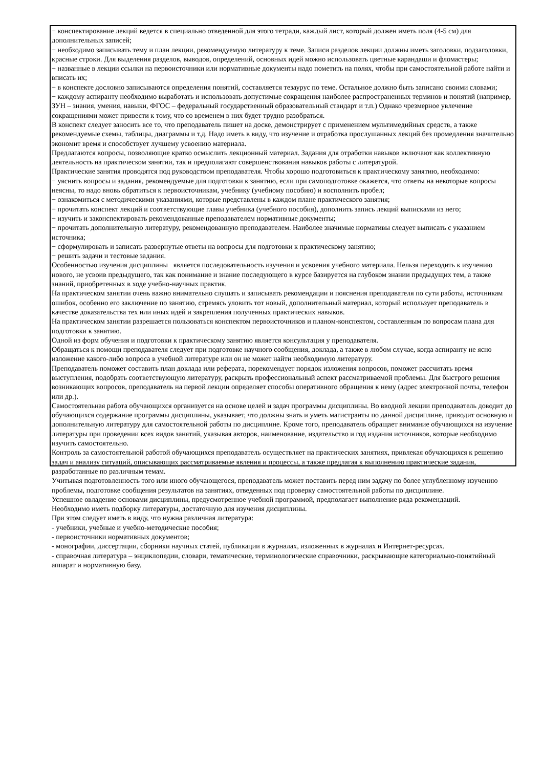− конспектирование лекций ведется в специально отведенной для этого тетради, каждый лист, который должен иметь поля (4-5 см) для дополнительных записей;
− необходимо записывать тему и план лекции, рекомендуемую литературу к теме. Записи разделов лекции должны иметь заголовки, подзаголовки, красные строки. Для выделения разделов, выводов, определений, основных идей можно использовать цветные карандаши и фломастеры;
− названные в лекции ссылки на первоисточники или нормативные документы надо пометить на полях, чтобы при самостоятельной работе найти и вписать их;
− в конспекте дословно записываются определения понятий, составляется тезаурус по теме. Остальное должно быть записано своими словами;
− каждому аспиранту необходимо выработать и использовать допустимые сокращения наиболее распространенных терминов и понятий (например, ЗУН – знания, умения, навыки, ФГОС – федеральный государственный образовательный стандарт и т.п.) Однако чрезмерное увлечение сокращениями может привести к тому, что со временем в них будет трудно разобраться.
В конспект следует заносить все то, что преподаватель пишет на доске, демонстрирует с применением мультимедийных средств, а также рекомендуемые схемы, таблицы, диаграммы и т.д. Надо иметь в виду, что изучение и отработка прослушанных лекций без промедления значительно экономит время и способствует лучшему усвоению материала.
Предлагаются вопросы, позволяющие кратко осмыслить лекционный материал. Задания для отработки навыков включают как коллективную деятельность на практическом занятии, так и предполагают совершенствования навыков работы с литературой.
Практические занятия проводятся под руководством преподавателя. Чтобы хорошо подготовиться к практическому занятию, необходимо:
− уяснить вопросы и задания, рекомендуемые для подготовки к занятию, если при самоподготовке окажется, что ответы на некоторые вопросы неясны, то надо вновь обратиться к первоисточникам, учебнику (учебному пособию) и восполнить пробел;
− ознакомиться с методическими указаниями, которые представлены в каждом плане практического занятия;
− прочитать конспект лекций и соответствующие главы учебника (учебного пособия), дополнить запись лекций выписками из него;
− изучить и законспектировать рекомендованные преподавателем нормативные документы;
− прочитать дополнительную литературу, рекомендованную преподавателем. Наиболее значимые нормативы следует выписать с указанием источника;
− сформулировать и записать развернутые ответы на вопросы для подготовки к практическому занятию;
− решить задачи и тестовые задания.
Особенностью изучения дисциплины является последовательность изучения и усвоения учебного материала. Нельзя переходить к изучению нового, не усвоив предыдущего, так как понимание и знание последующего в курсе базируется на глубоком знании предыдущих тем, а также знаний, приобретенных в ходе учебно-научных практик.
На практическом занятии очень важно внимательно слушать и записывать рекомендации и пояснения преподавателя по сути работы, источникам ошибок, особенно его заключение по занятию, стремясь уловить тот новый, дополнительный материал, который использует преподаватель в качестве доказательства тех или иных идей и закрепления полученных практических навыков.
На практическом занятии разрешается пользоваться конспектом первоисточников и планом-конспектом, составленным по вопросам плана для подготовки к занятию.
Одной из форм обучения и подготовки к практическому занятию является консультация у преподавателя.
Обращаться к помощи преподавателя следует при подготовке научного сообщения, доклада, а также в любом случае, когда аспиранту не ясно изложение какого-либо вопроса в учебной литературе или он не может найти необходимую литературу.
Преподаватель поможет составить план доклада или реферата, порекомендует порядок изложения вопросов, поможет рассчитать время выступления, подобрать соответствующую литературу, раскрыть профессиональный аспект рассматриваемой проблемы. Для быстрого решения возникающих вопросов, преподаватель на первой лекции определяет способы оперативного обращения к нему (адрес электронной почты, телефон или др.).
Самостоятельная работа обучающихся организуется на основе целей и задач программы дисциплины. Во вводной лекции преподаватель доводит до обучающихся содержание программы дисциплины, указывает, что должны знать и уметь магистранты по данной дисциплине, приводит основную и дополнительную литературу для самостоятельной работы по дисциплине. Кроме того, преподаватель обращает внимание обучающихся на изучение литературы при проведении всех видов занятий, указывая авторов, наименование, издательство и год издания источников, которые необходимо изучить самостоятельно.
Контроль за самостоятельной работой обучающихся преподаватель осуществляет на практических занятиях, привлекая обучающихся к решению задач и анализу ситуаций, описывающих рассматриваемые явления и процессы, а также предлагая к выполнению практические задания, разработанные по различным темам.
Учитывая подготовленность того или иного обучающегося, преподаватель может поставить перед ним задачу по более углубленному изучению проблемы, подготовке сообщения результатов на занятиях, отведенных под проверку самостоятельной работы по дисциплине.
Успешное овладение основами дисциплины, предусмотренное учебной программой, предполагает выполнение ряда рекомендаций.
Необходимо иметь подборку литературы, достаточную для изучения дисциплины.
При этом следует иметь в виду, что нужна различная литература:
- учебники, учебные и учебно-методические пособия;
- первоисточники нормативных документов;
- монографии, диссертации, сборники научных статей, публикации в журналах, изложенных в журналах и Интернет-ресурсах.
- справочная литература – энциклопедии, словари, тематические, терминологические справочники, раскрывающие категориально-понятийный аппарат и нормативную базу.